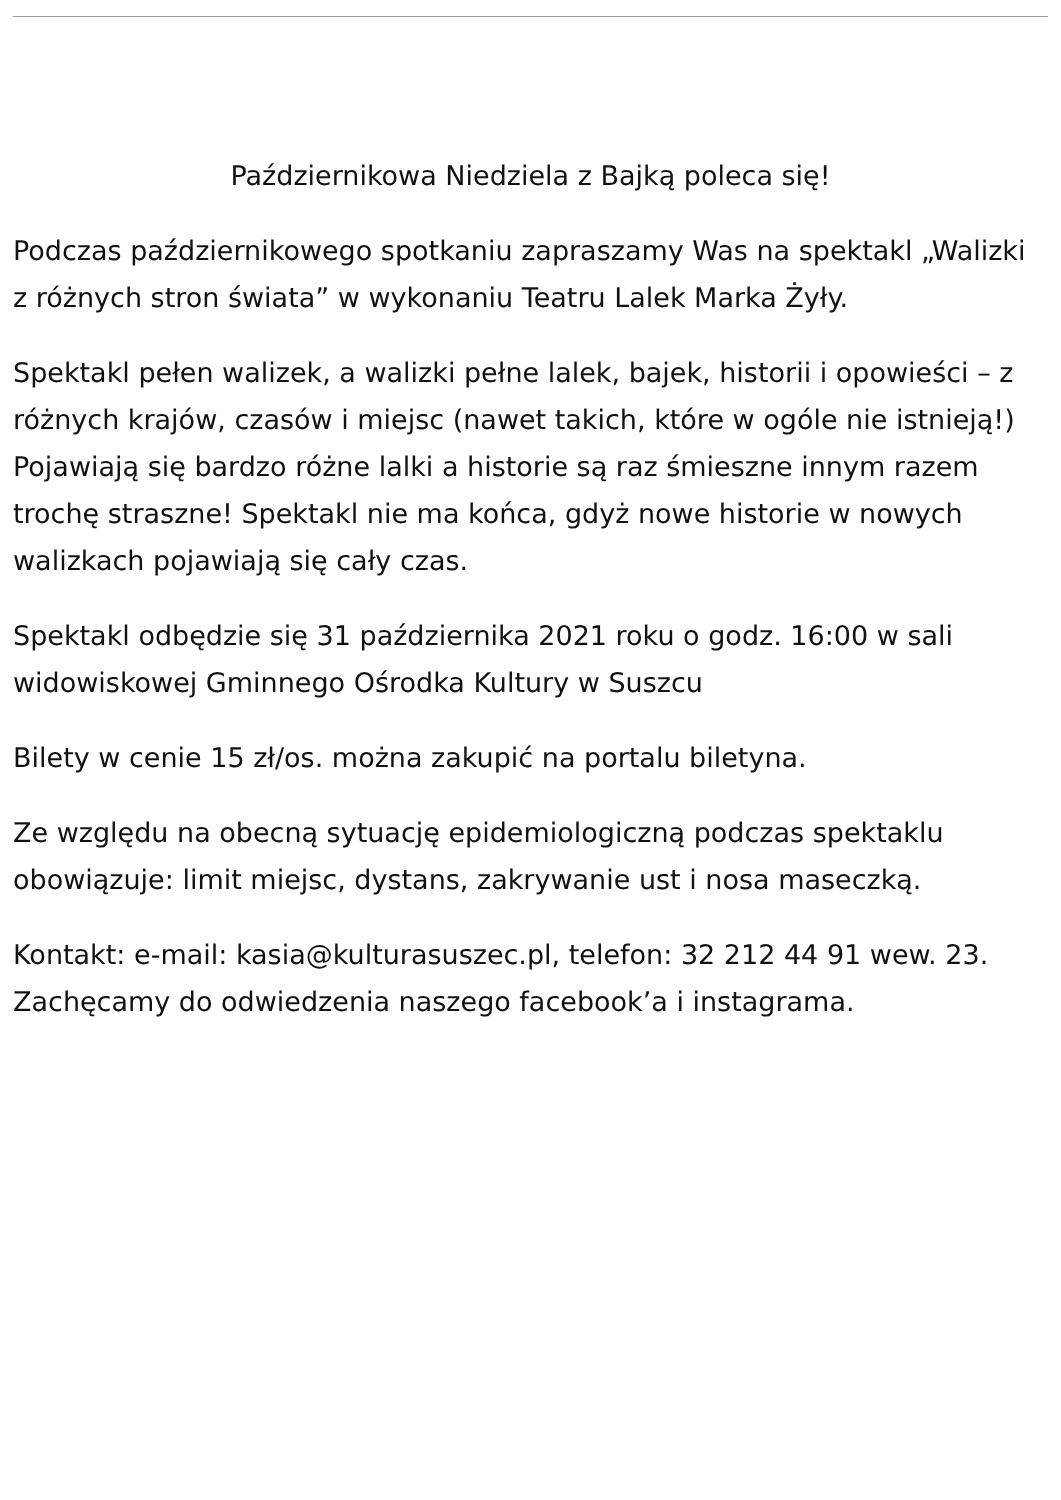Październikowa Niedziela z Bajką poleca się!
Podczas październikowego spotkaniu zapraszamy Was na spektakl „Walizki z różnych stron świata” w wykonaniu Teatru Lalek Marka Żyły.
Spektakl pełen walizek, a walizki pełne lalek, bajek, historii i opowieści – z różnych krajów, czasów i miejsc (nawet takich, które w ogóle nie istnieją!) Pojawiają się bardzo różne lalki a historie są raz śmieszne innym razem trochę straszne! Spektakl nie ma końca, gdyż nowe historie w nowych walizkach pojawiają się cały czas.
Spektakl odbędzie się 31 października 2021 roku o godz. 16:00 w sali widowiskowej Gminnego Ośrodka Kultury w Suszcu
Bilety w cenie 15 zł/os. można zakupić na portalu biletyna.
Ze względu na obecną sytuację epidemiologiczną podczas spektaklu obowiązuje: limit miejsc, dystans, zakrywanie ust i nosa maseczką.
Kontakt: e-mail: kasia@kulturasuszec.pl, telefon: 32 212 44 91 wew. 23.
Zachęcamy do odwiedzenia naszego facebook’a i instagrama.